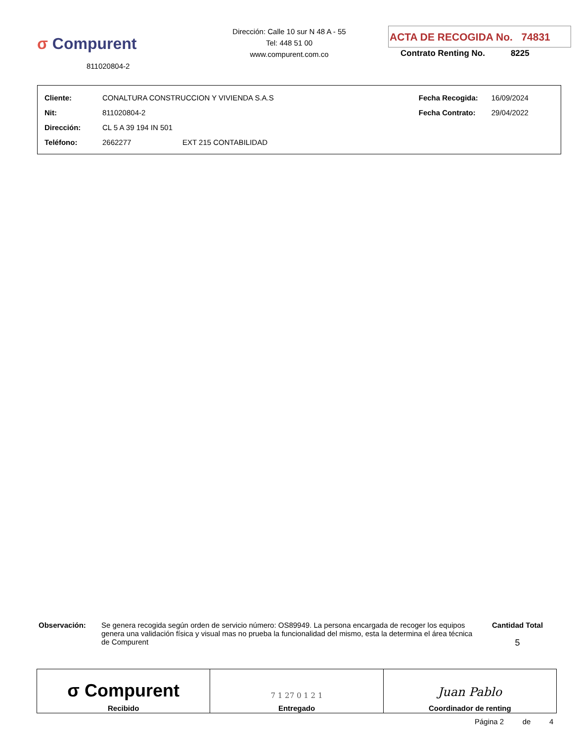σ Compurent
811020804-2
Dirección: Calle 10 sur N 48 A - 55
Tel: 448 51 00
www.compurent.com.co
ACTA DE RECOGIDA No. 74831
Contrato Renting No. 8225
| Cliente: | CONALTURA CONSTRUCCION Y VIVIENDA S.A.S | | Fecha Recogida: | 16/09/2024 |
| Nit: | 811020804-2 | | Fecha Contrato: | 29/04/2022 |
| Dirección: | CL 5 A 39 194 IN 501 | | | |
| Teléfono: | 2662277 | EXT 215 CONTABILIDAD | | |
Observación: Se genera recogida según orden de servicio número: OS89949. La persona encargada de recoger los equipos genera una validación física y visual mas no prueba la funcionalidad del mismo, esta la determina el área técnica de Compurent
Cantidad Total
5
| σ Compurent Recibido | 7 1 27 0 1 2 1 Entregado | Juan Pablo Coordinador de renting |
Página 2 de 4